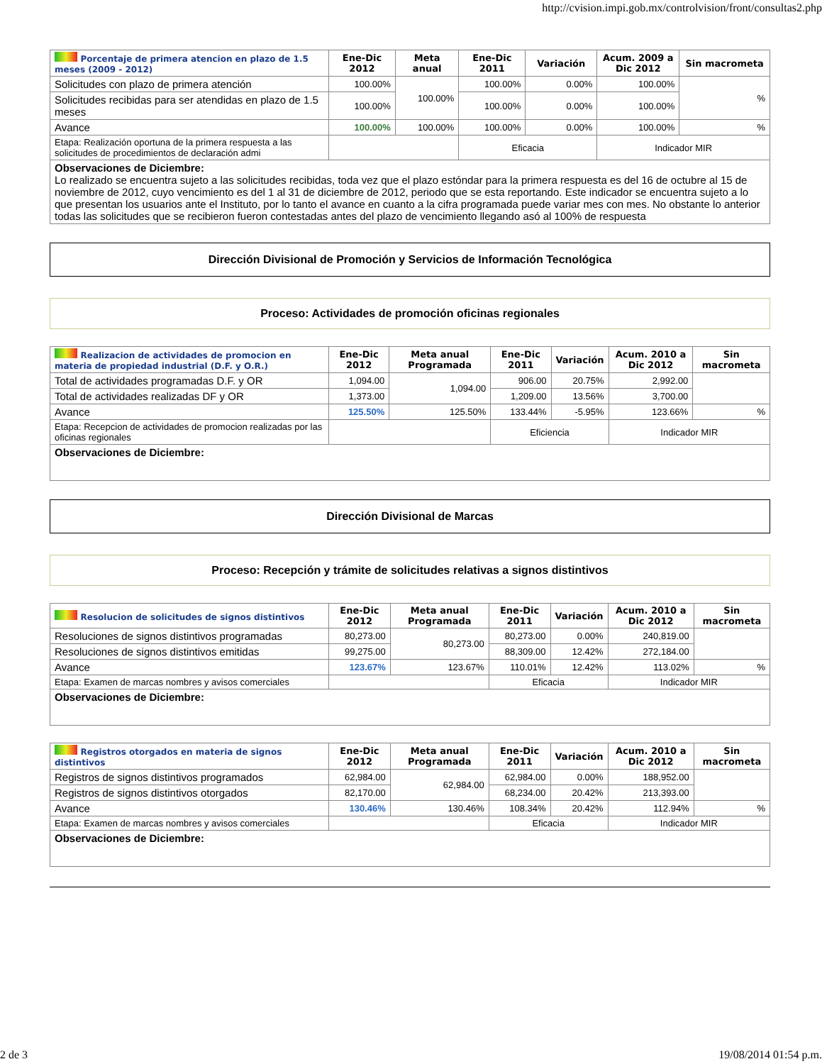http://cvision.impi.gob.mx/controlvision/front/consultas2.php
| Porcentaje de primera atencion en plazo de 1.5 meses (2009 - 2012) | Ene-Dic 2012 | Meta anual | Ene-Dic 2011 | Variación | Acum. 2009 a Dic 2012 | Sin macrometa |
| --- | --- | --- | --- | --- | --- | --- |
| Solicitudes con plazo de primera atención | 100.00% | 100.00% | 100.00% | 0.00% | 100.00% | % |
| Solicitudes recibidas para ser atendidas en plazo de 1.5 meses | 100.00% | | 100.00% | 0.00% | 100.00% | |
| Avance | 100.00% | 100.00% | 100.00% | 0.00% | 100.00% | % |
| Etapa: Realización oportuna de la primera respuesta a las solicitudes de procedimientos de declaración admi | | | Eficacia | | Indicador MIR | |
| Observaciones de Diciembre: Lo realizado se encuentra sujeto a las solicitudes recibidas, toda vez que el plazo estóndar para la primera respuesta es del 16 de octubre al 15 de noviembre de 2012, cuyo vencimiento es del 1 al 31 de diciembre de 2012, periodo que se esta reportando. Este indicador se encuentra sujeto a lo que presentan los usuarios ante el Instituto, por lo tanto el avance en cuanto a la cifra programada puede variar mes con mes. No obstante lo anterior todas las solicitudes que se recibieron fueron contestadas antes del plazo de vencimiento llegando asó al 100% de respuesta | | | | | | |
Dirección Divisional de Promoción y Servicios de Información Tecnológica
Proceso: Actividades de promoción oficinas regionales
| Realizacion de actividades de promocion en materia de propiedad industrial (D.F. y O.R.) | Ene-Dic 2012 | Meta anual Programada | Ene-Dic 2011 | Variación | Acum. 2010 a Dic 2012 | Sin macrometa |
| --- | --- | --- | --- | --- | --- | --- |
| Total de actividades programadas D.F. y OR | 1,094.00 | 1,094.00 | 906.00 | 20.75% | 2,992.00 | |
| Total de actividades realizadas DF y OR | 1,373.00 | | 1,209.00 | 13.56% | 3,700.00 | |
| Avance | 125.50% | 125.50% | 133.44% | -5.95% | 123.66% | % |
| Etapa: Recepcion de actividades de promocion realizadas por las oficinas regionales | | | Eficiencia | | Indicador MIR | |
| Observaciones de Diciembre: | | | | | | |
Dirección Divisional de Marcas
Proceso: Recepción y trámite de solicitudes relativas a signos distintivos
| Resolucion de solicitudes de signos distintivos | Ene-Dic 2012 | Meta anual Programada | Ene-Dic 2011 | Variación | Acum. 2010 a Dic 2012 | Sin macrometa |
| --- | --- | --- | --- | --- | --- | --- |
| Resoluciones de signos distintivos programadas | 80,273.00 | 80,273.00 | 80,273.00 | 0.00% | 240,819.00 | |
| Resoluciones de signos distintivos emitidas | 99,275.00 | | 88,309.00 | 12.42% | 272,184.00 | |
| Avance | 123.67% | 123.67% | 110.01% | 12.42% | 113.02% | % |
| Etapa: Examen de marcas nombres y avisos comerciales | | | Eficacia | | Indicador MIR | |
| Observaciones de Diciembre: | | | | | | |
| Registros otorgados en materia de signos distintivos | Ene-Dic 2012 | Meta anual Programada | Ene-Dic 2011 | Variación | Acum. 2010 a Dic 2012 | Sin macrometa |
| --- | --- | --- | --- | --- | --- | --- |
| Registros de signos distintivos programados | 62,984.00 | 62,984.00 | 62,984.00 | 0.00% | 188,952.00 | |
| Registros de signos distintivos otorgados | 82,170.00 | | 68,234.00 | 20.42% | 213,393.00 | |
| Avance | 130.46% | 130.46% | 108.34% | 20.42% | 112.94% | % |
| Etapa: Examen de marcas nombres y avisos comerciales | | | Eficacia | | Indicador MIR | |
| Observaciones de Diciembre: | | | | | | |
2 de 3 19/08/2014 01:54 p.m.